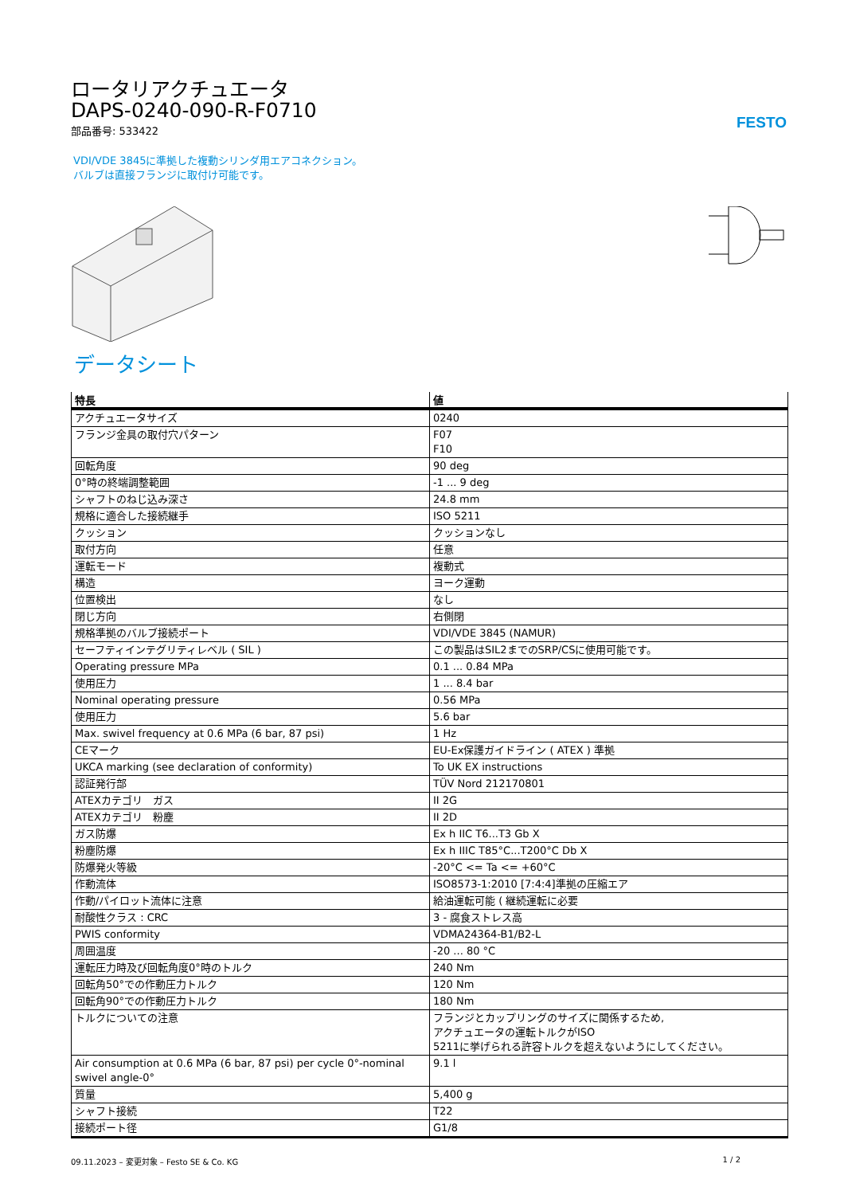FESTO
ロータリアクチュエータ
DAPS-0240-090-R-F0710
部品番号: 533422
VDI/VDE 3845に準拠した複動シリンダ用エアコネクション。
バルブは直接フランジに取付け可能です。
データシート
| 特長 | 値 |
| --- | --- |
| アクチュエータサイズ | 0240 |
| フランジ金具の取付穴パターン | F07 F10 |
| 回転角度 | 90 deg |
| 0°時の終端調整範囲 | -1 ... 9 deg |
| シャフトのねじ込み深さ | 24.8 mm |
| 規格に適合した接続継手 | ISO 5211 |
| クッション | クッションなし |
| 取付方向 | 任意 |
| 運転モード | 複動式 |
| 構造 | ヨーク運動 |
| 位置検出 | なし |
| 閉じ方向 | 右側閉 |
| 規格準拠のバルブ接続ポート | VDI/VDE 3845 (NAMUR) |
| セーフティインテグリティレベル ( SIL ) | この製品はSIL2までのSRP/CSに使用可能です。 |
| Operating pressure MPa | 0.1 ... 0.84 MPa |
| 使用圧力 | 1 ... 8.4 bar |
| Nominal operating pressure | 0.56 MPa |
| 使用圧力 | 5.6 bar |
| Max. swivel frequency at 0.6 MPa (6 bar, 87 psi) | 1 Hz |
| CEマーク | EU-Ex保護ガイドライン ( ATEX ) 準拠 |
| UKCA marking (see declaration of conformity) | To UK EX instructions |
| 認証発行部 | TÜV Nord 212170801 |
| ATEXカテゴリ ガス | II 2G |
| ATEXカテゴリ 粉塵 | II 2D |
| ガス防爆 | Ex h IIC T6...T3 Gb X |
| 粉塵防爆 | Ex h IIIC T85°C...T200°C Db X |
| 防爆発火等級 | -20°C <= Ta <= +60°C |
| 作動流体 | ISO8573-1:2010 [7:4:4]準拠の圧縮エア |
| 作動/パイロット流体に注意 | 給油運転可能 ( 継続運転に必要 |
| 耐酸性クラス : CRC | 3 - 腐食ストレス高 |
| PWIS conformity | VDMA24364-B1/B2-L |
| 周囲温度 | -20 ... 80 °C |
| 運転圧力時及び回転角度0°時のトルク | 240 Nm |
| 回転角50°での作動圧力トルク | 120 Nm |
| 回転角90°での作動圧力トルク | 180 Nm |
| トルクについての注意 | フランジとカップリングのサイズに関係するため, アクチュエータの運転トルクがISO 5211に挙げられる許容トルクを超えないようにしてください。 |
| Air consumption at 0.6 MPa (6 bar, 87 psi) per cycle 0°-nominal swivel angle-0° | 9.1 l |
| 質量 | 5,400 g |
| シャフト接続 | T22 |
| 接続ポート径 | G1/8 |
09.11.2023 – 変更対象 – Festo SE & Co. KG 1 / 2